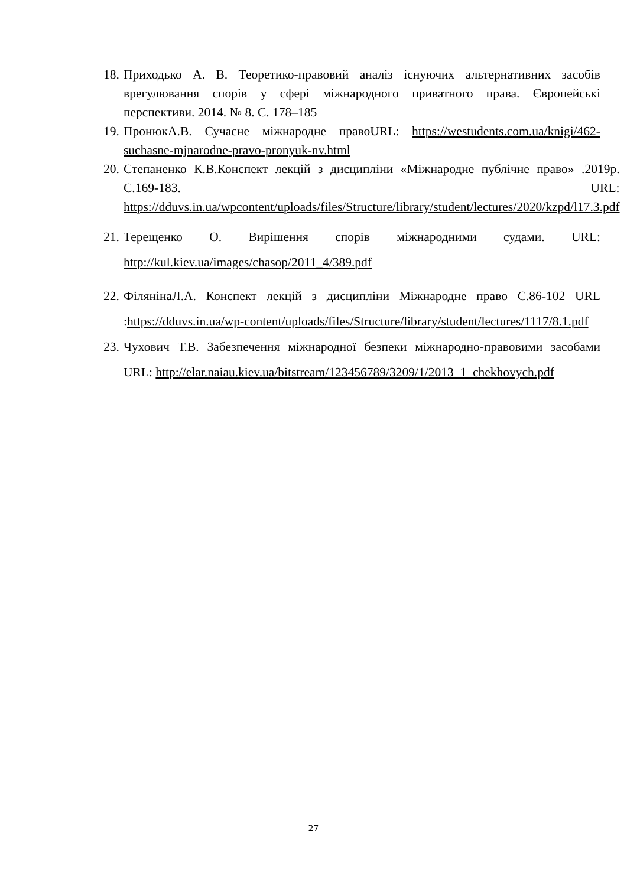18. Приходько А. В. Теоретико-правовий аналіз існуючих альтернативних засобів врегулювання спорів у сфері міжнародного приватного права. Європейські перспективи. 2014. № 8. С. 178–185
19. ПронюкА.В. Сучасне міжнародне правоURL: https://westudents.com.ua/knigi/462-suchasne-mjnarodne-pravo-pronyuk-nv.html
20. Степаненко К.В.Конспект лекцій з дисципліни «Міжнародне публічне право» .2019р. С.169-183. URL: https://dduvs.in.ua/wpcontent/uploads/files/Structure/library/student/lectures/2020/kzpd/l17.3.pdf
21. Терещенко О. Вирішення спорів міжнародними судами. URL: http://kul.kiev.ua/images/chasop/2011_4/389.pdf
22. ФілянінаЛ.А. Конспект лекцій з дисципліни Міжнародне право С.86-102 URL :https://dduvs.in.ua/wp-content/uploads/files/Structure/library/student/lectures/1117/8.1.pdf
23. Чухович Т.В. Забезпечення міжнародної безпеки міжнародно-правовими засобами URL: http://elar.naiau.kiev.ua/bitstream/123456789/3209/1/2013_1_chekhovych.pdf
27